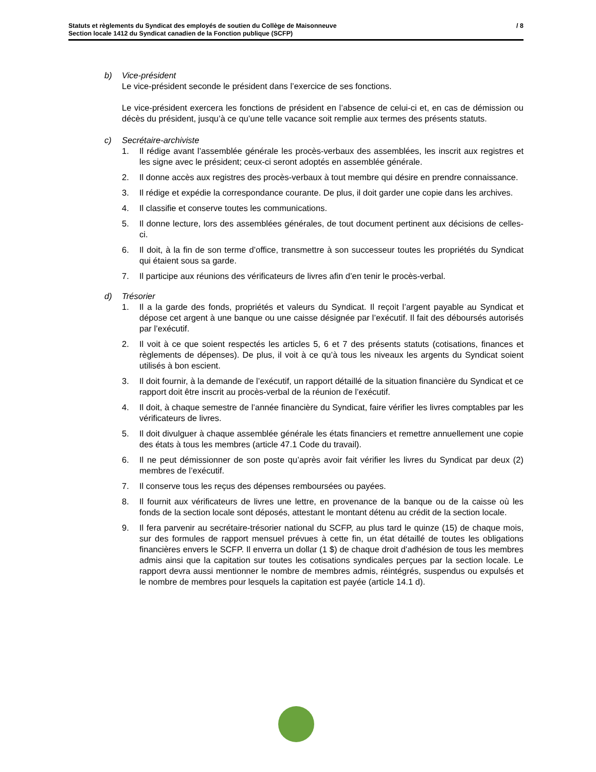Statuts et règlements du Syndicat des employés de soutien du Collège de Maisonneuve
Section locale 1412 du Syndicat canadien de la Fonction publique (SCFP)
/ 8
b) Vice-président
Le vice-président seconde le président dans l’exercice de ses fonctions.
Le vice-président exercera les fonctions de président en l’absence de celui-ci et, en cas de démission ou décès du président, jusqu’à ce qu’une telle vacance soit remplie aux termes des présents statuts.
c) Secrétaire-archiviste
1. Il rédige avant l’assemblée générale les procès-verbaux des assemblées, les inscrit aux registres et les signe avec le président; ceux-ci seront adoptés en assemblée générale.
2. Il donne accès aux registres des procès-verbaux à tout membre qui désire en prendre connaissance.
3. Il rédige et expédie la correspondance courante. De plus, il doit garder une copie dans les archives.
4. Il classifie et conserve toutes les communications.
5. Il donne lecture, lors des assemblées générales, de tout document pertinent aux décisions de celles-ci.
6. Il doit, à la fin de son terme d’office, transmettre à son successeur toutes les propriétés du Syndicat qui étaient sous sa garde.
7. Il participe aux réunions des vérificateurs de livres afin d’en tenir le procès-verbal.
d) Trésorier
1. Il a la garde des fonds, propriétés et valeurs du Syndicat. Il reçoit l’argent payable au Syndicat et dépose cet argent à une banque ou une caisse désignée par l’exécutif. Il fait des déboursés autorisés par l’exécutif.
2. Il voit à ce que soient respectés les articles 5, 6 et 7 des présents statuts (cotisations, finances et règlements de dépenses). De plus, il voit à ce qu’à tous les niveaux les argents du Syndicat soient utilisés à bon escient.
3. Il doit fournir, à la demande de l’exécutif, un rapport détaillé de la situation financière du Syndicat et ce rapport doit être inscrit au procès-verbal de la réunion de l’exécutif.
4. Il doit, à chaque semestre de l’année financière du Syndicat, faire vérifier les livres comptables par les vérificateurs de livres.
5. Il doit divulguer à chaque assemblée générale les états financiers et remettre annuellement une copie des états à tous les membres (article 47.1 Code du travail).
6. Il ne peut démissionner de son poste qu’après avoir fait vérifier les livres du Syndicat par deux (2) membres de l’exécutif.
7. Il conserve tous les reçus des dépenses remboursées ou payées.
8. Il fournit aux vérificateurs de livres une lettre, en provenance de la banque ou de la caisse où les fonds de la section locale sont déposés, attestant le montant détenu au crédit de la section locale.
9. Il fera parvenir au secrétaire-trésorier national du SCFP, au plus tard le quinze (15) de chaque mois, sur des formules de rapport mensuel prévues à cette fin, un état détaillé de toutes les obligations financières envers le SCFP. Il enverra un dollar (1 $) de chaque droit d’adhésion de tous les membres admis ainsi que la capitation sur toutes les cotisations syndicales perçues par la section locale. Le rapport devra aussi mentionner le nombre de membres admis, réintégrés, suspendus ou expulsés et le nombre de membres pour lesquels la capitation est payée (article 14.1 d).